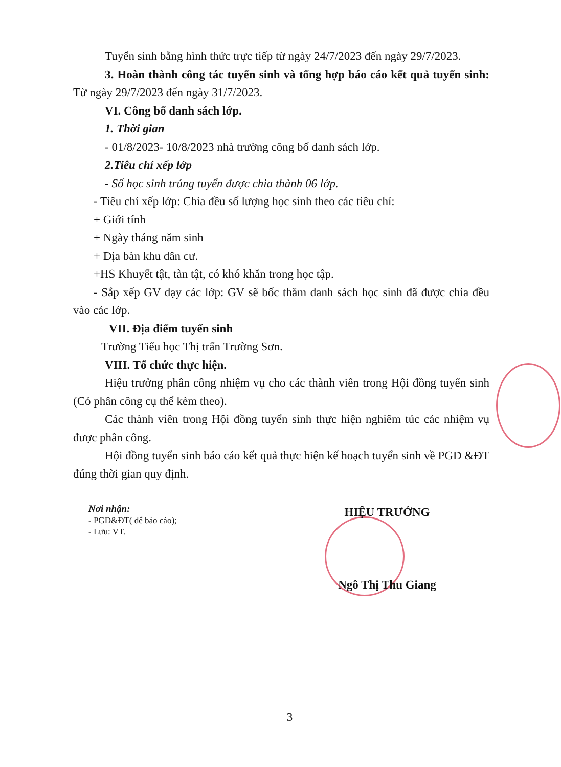Tuyển sinh bằng hình thức trực tiếp từ ngày 24/7/2023 đến ngày 29/7/2023.
3. Hoàn thành công tác tuyển sinh và tổng hợp báo cáo kết quả tuyển sinh: Từ ngày 29/7/2023 đến ngày 31/7/2023.
VI. Công bố danh sách lớp.
1. Thời gian
- 01/8/2023- 10/8/2023 nhà trường công bố danh sách lớp.
2.Tiêu chí xếp lớp
- Số học sinh trúng tuyển được chia thành 06 lớp.
- Tiêu chí xếp lớp: Chia đều số lượng học sinh theo các tiêu chí:
+ Giới tính
+ Ngày tháng năm sinh
+ Địa bàn khu dân cư.
+HS Khuyết tật, tàn tật, có khó khăn trong học tập.
- Sắp xếp GV dạy các lớp: GV sẽ bốc thăm danh sách học sinh đã được chia đều vào các lớp.
VII. Địa điểm tuyển sinh
Trường Tiểu học Thị trấn Trường Sơn.
VIII. Tổ chức thực hiện.
Hiệu trưởng phân công nhiệm vụ cho các thành viên trong Hội đồng tuyển sinh (Có phân công cụ thể kèm theo).
Các thành viên trong Hội đồng tuyển sinh thực hiện nghiêm túc các nhiệm vụ được phân công.
Hội đồng tuyển sinh báo cáo kết quả thực hiện kế hoạch tuyển sinh về PGD &ĐT đúng thời gian quy định.
Nơi nhận:
- PGD&ĐT( để báo cáo);
- Lưu: VT.
HIỆU TRƯỞNG
Ngô Thị Thu Giang
3